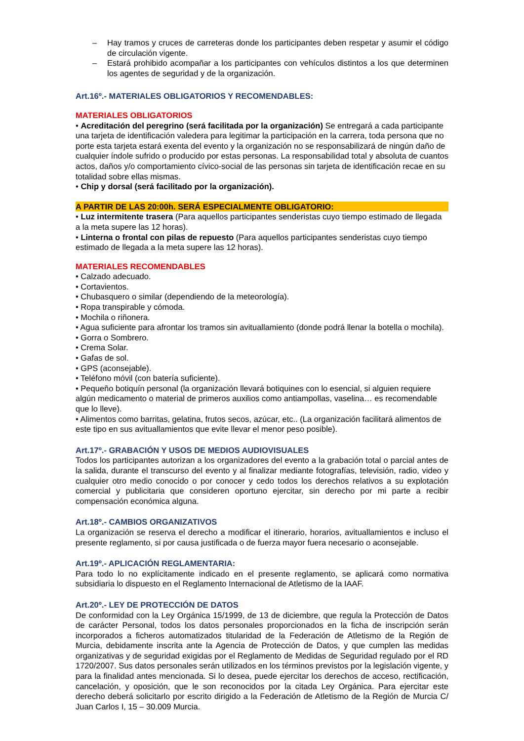– Hay tramos y cruces de carreteras donde los participantes deben respetar y asumir el código de circulación vigente.
– Estará prohibido acompañar a los participantes con vehículos distintos a los que determinen los agentes de seguridad y de la organización.
Art.16º.- MATERIALES OBLIGATORIOS Y RECOMENDABLES:
MATERIALES OBLIGATORIOS
• Acreditación del peregrino (será facilitada por la organización) Se entregará a cada participante una tarjeta de identificación valedera para legitimar la participación en la carrera, toda persona que no porte esta tarjeta estará exenta del evento y la organización no se responsabilizará de ningún daño de cualquier índole sufrido o producido por estas personas. La responsabilidad total y absoluta de cuantos actos, daños y/o comportamiento cívico-social de las personas sin tarjeta de identificación recae en su totalidad sobre ellas mismas.
• Chip y dorsal (será facilitado por la organización).
A PARTIR DE LAS 20:00h. SERÁ ESPECIALMENTE OBLIGATORIO:
• Luz intermitente trasera (Para aquellos participantes senderistas cuyo tiempo estimado de llegada a la meta supere las 12 horas).
• Linterna o frontal con pilas de repuesto (Para aquellos participantes senderistas cuyo tiempo estimado de llegada a la meta supere las 12 horas).
MATERIALES RECOMENDABLES
• Calzado adecuado.
• Cortavientos.
• Chubasquero o similar (dependiendo de la meteorología).
• Ropa transpirable y cómoda.
• Mochila o riñonera.
• Agua suficiente para afrontar los tramos sin avituallamiento (donde podrá llenar la botella o mochila).
• Gorra o Sombrero.
• Crema Solar.
• Gafas de sol.
• GPS (aconsejable).
• Teléfono móvil (con batería suficiente).
• Pequeño botiquín personal (la organización llevará botiquines con lo esencial, si alguien requiere algún medicamento o material de primeros auxilios como antiampollas, vaselina… es recomendable que lo lleve).
• Alimentos como barritas, gelatina, frutos secos, azúcar, etc.. (La organización facilitará alimentos de este tipo en sus avituallamientos que evite llevar el menor peso posible).
Art.17º.- GRABACIÓN Y USOS DE MEDIOS AUDIOVISUALES
Todos los participantes autorizan a los organizadores del evento a la grabación total o parcial antes de la salida, durante el transcurso del evento y al finalizar mediante fotografías, televisión, radio, video y cualquier otro medio conocido o por conocer y cedo todos los derechos relativos a su explotación comercial y publicitaria que consideren oportuno ejercitar, sin derecho por mi parte a recibir compensación económica alguna.
Art.18º.- CAMBIOS ORGANIZATIVOS
La organización se reserva el derecho a modificar el itinerario, horarios, avituallamientos e incluso el presente reglamento, si por causa justificada o de fuerza mayor fuera necesario o aconsejable.
Art.19º.- APLICACIÓN REGLAMENTARIA:
Para todo lo no explícitamente indicado en el presente reglamento, se aplicará como normativa subsidiaria lo dispuesto en el Reglamento Internacional de Atletismo de la IAAF.
Art.20º.- LEY DE PROTECCIÓN DE DATOS
De conformidad con la Ley Orgánica 15/1999, de 13 de diciembre, que regula la Protección de Datos de carácter Personal, todos los datos personales proporcionados en la ficha de inscripción serán incorporados a ficheros automatizados titularidad de la Federación de Atletismo de la Región de Murcia, debidamente inscrita ante la Agencia de Protección de Datos, y que cumplen las medidas organizativas y de seguridad exigidas por el Reglamento de Medidas de Seguridad regulado por el RD 1720/2007. Sus datos personales serán utilizados en los términos previstos por la legislación vigente, y para la finalidad antes mencionada. Si lo desea, puede ejercitar los derechos de acceso, rectificación, cancelación, y oposición, que le son reconocidos por la citada Ley Orgánica. Para ejercitar este derecho deberá solicitarlo por escrito dirigido a la Federación de Atletismo de la Región de Murcia C/ Juan Carlos I, 15 – 30.009 Murcia.